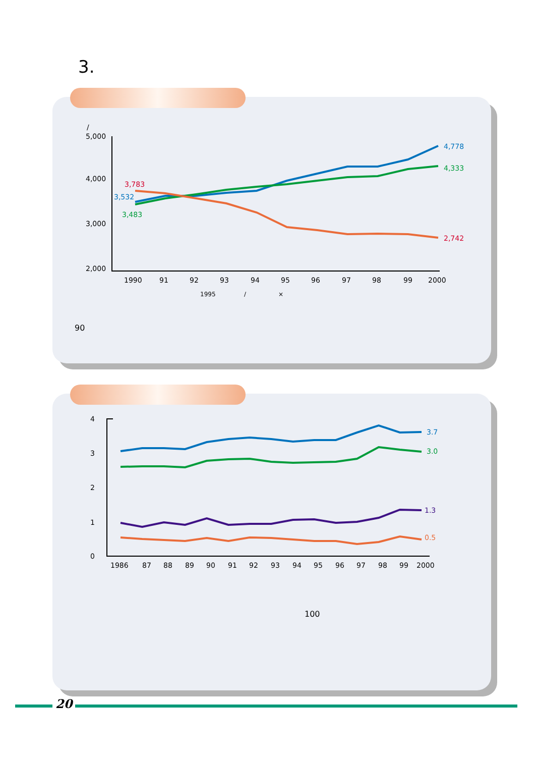3.
/
5,000
4,000
3,000
2,000
1990
91
92
93
94
95
96
97
98
99
2000
1995
/
×
3,783
3,532
3,483
4,778
4,333
2,742
90
4
3
2
1
0
1986
87
88
89
90
91
92
93
94
95
96
97
98
99
2000
3.7
3.0
1.3
0.5
100
20